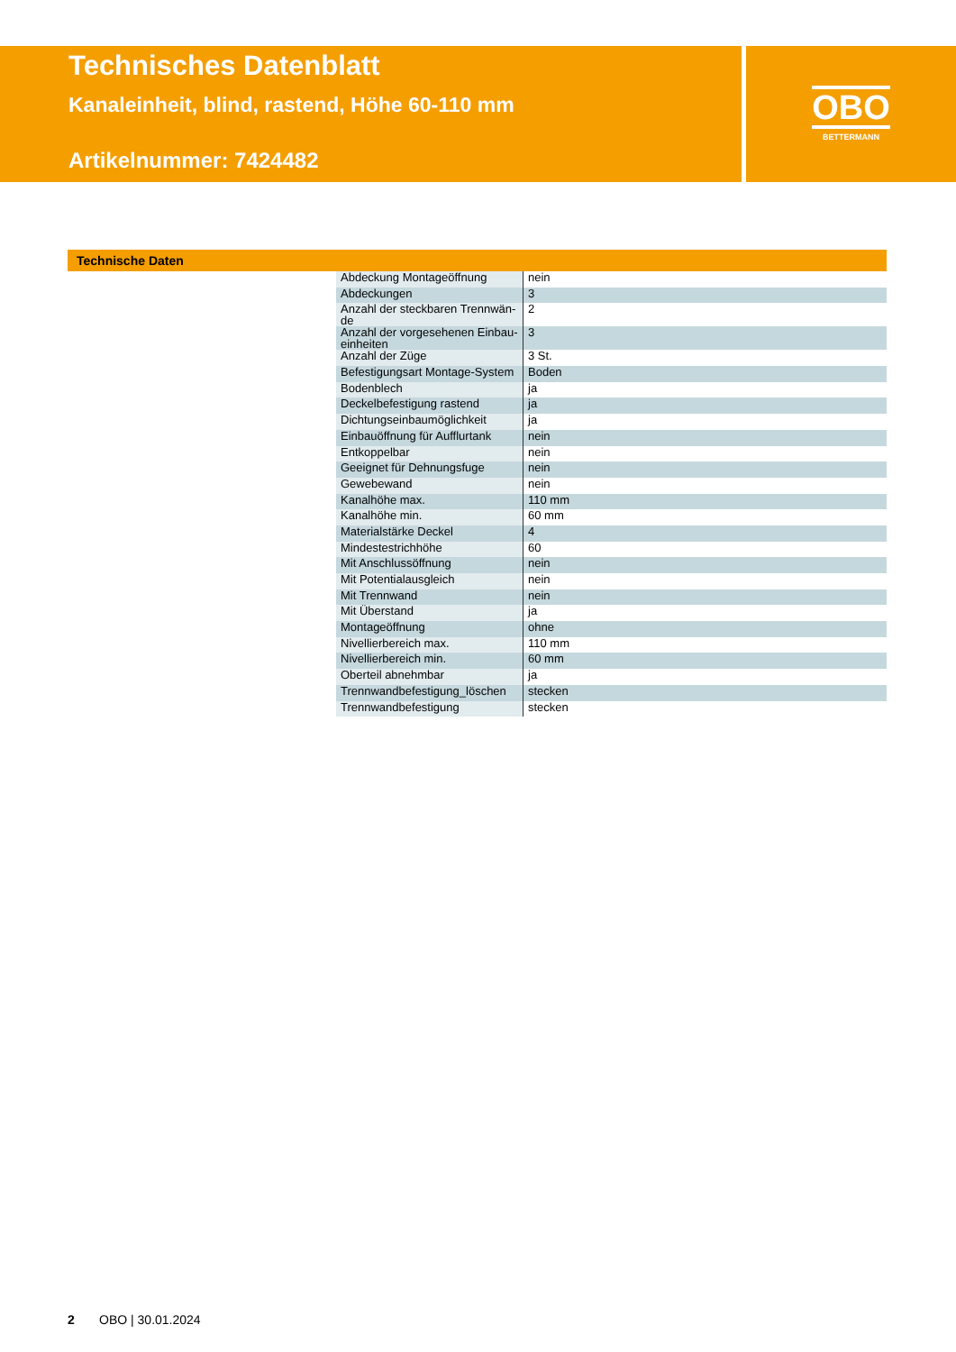Technisches Datenblatt
Kanaleinheit, blind, rastend, Höhe 60-110 mm
Artikelnummer: 7424482
OBO
BETTERMANN
Technische Daten
| Abdeckung Montageöffnung | nein |
| Abdeckungen | 3 |
| Anzahl der steckbaren Trennwän-de | 2 |
| Anzahl der vorgesehenen Einbau-einheiten | 3 |
| Anzahl der Züge | 3 St. |
| Befestigungsart Montage-System | Boden |
| Bodenblech | ja |
| Deckelbefestigung rastend | ja |
| Dichtungseinbaumöglichkeit | ja |
| Einbauöffnung für Aufflurtank | nein |
| Entkoppelbar | nein |
| Geeignet für Dehnungsfuge | nein |
| Gewebewand | nein |
| Kanalhöhe max. | 110 mm |
| Kanalhöhe min. | 60 mm |
| Materialstärke Deckel | 4 |
| Mindestestrichhöhe | 60 |
| Mit Anschlussöffnung | nein |
| Mit Potentialausgleich | nein |
| Mit Trennwand | nein |
| Mit Überstand | ja |
| Montageöffnung | ohne |
| Nivellierbereich max. | 110 mm |
| Nivellierbereich min. | 60 mm |
| Oberteil abnehmbar | ja |
| Trennwandbefestigung_löschen | stecken |
| Trennwandbefestigung | stecken |
2 OBO | 30.01.2024